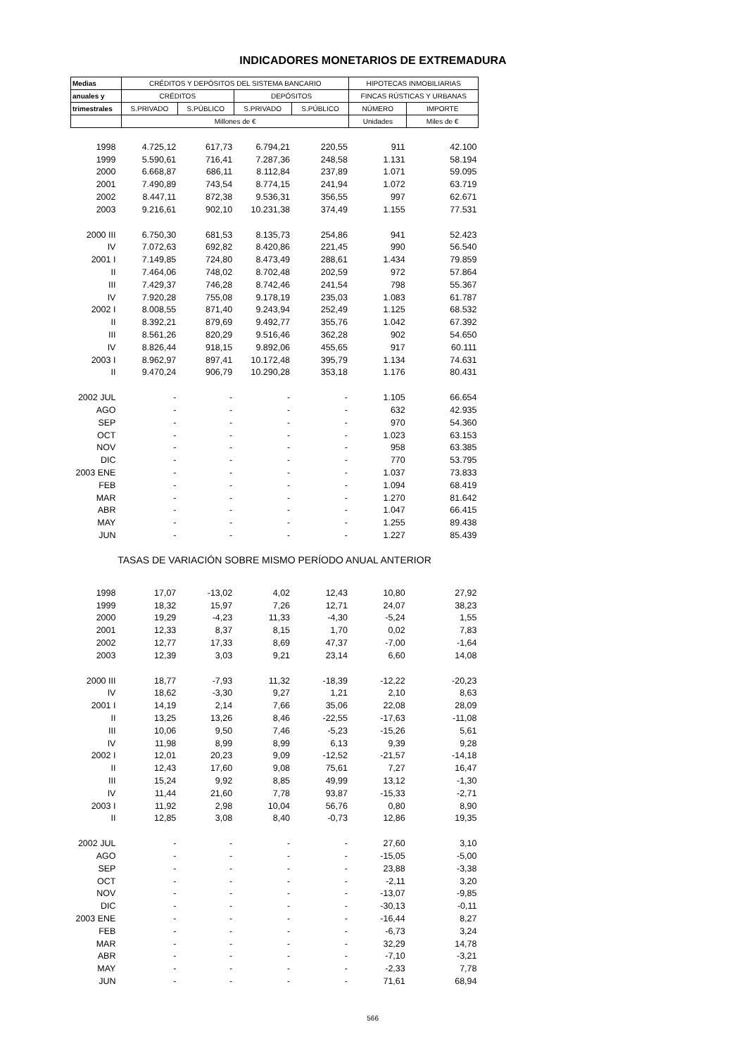INDICADORES MONETARIOS DE EXTREMADURA
| Medias | CRÉDITOS Y DEPÓSITOS DEL SISTEMA BANCARIO | | | | HIPOTECAS INMOBILIARIAS | |
| --- | --- | --- | --- | --- | --- | --- |
| anuales y | CRÉDITOS | | DEPÓSITOS | | FINCAS RÚSTICAS Y URBANAS | |
| trimestrales | S.PRIVADO | S.PÚBLICO | S.PRIVADO | S.PÚBLICO | NÚMERO | IMPORTE |
| | Millones de € | | | | Unidades | Miles de € |
| 1998 | 4.725,12 | 617,73 | 6.794,21 | 220,55 | 911 | 42.100 |
| 1999 | 5.590,61 | 716,41 | 7.287,36 | 248,58 | 1.131 | 58.194 |
| 2000 | 6.668,87 | 686,11 | 8.112,84 | 237,89 | 1.071 | 59.095 |
| 2001 | 7.490,89 | 743,54 | 8.774,15 | 241,94 | 1.072 | 63.719 |
| 2002 | 8.447,11 | 872,38 | 9.536,31 | 356,55 | 997 | 62.671 |
| 2003 | 9.216,61 | 902,10 | 10.231,38 | 374,49 | 1.155 | 77.531 |
| 2000 III | 6.750,30 | 681,53 | 8.135,73 | 254,86 | 941 | 52.423 |
| IV | 7.072,63 | 692,82 | 8.420,86 | 221,45 | 990 | 56.540 |
| 2001 I | 7.149,85 | 724,80 | 8.473,49 | 288,61 | 1.434 | 79.859 |
| II | 7.464,06 | 748,02 | 8.702,48 | 202,59 | 972 | 57.864 |
| III | 7.429,37 | 746,28 | 8.742,46 | 241,54 | 798 | 55.367 |
| IV | 7.920,28 | 755,08 | 9.178,19 | 235,03 | 1.083 | 61.787 |
| 2002 I | 8.008,55 | 871,40 | 9.243,94 | 252,49 | 1.125 | 68.532 |
| II | 8.392,21 | 879,69 | 9.492,77 | 355,76 | 1.042 | 67.392 |
| III | 8.561,26 | 820,29 | 9.516,46 | 362,28 | 902 | 54.650 |
| IV | 8.826,44 | 918,15 | 9.892,06 | 455,65 | 917 | 60.111 |
| 2003 I | 8.962,97 | 897,41 | 10.172,48 | 395,79 | 1.134 | 74.631 |
| II | 9.470,24 | 906,79 | 10.290,28 | 353,18 | 1.176 | 80.431 |
| 2002 JUL | - | - | - | - | 1.105 | 66.654 |
| AGO | - | - | - | - | 632 | 42.935 |
| SEP | - | - | - | - | 970 | 54.360 |
| OCT | - | - | - | - | 1.023 | 63.153 |
| NOV | - | - | - | - | 958 | 63.385 |
| DIC | - | - | - | - | 770 | 53.795 |
| 2003 ENE | - | - | - | - | 1.037 | 73.833 |
| FEB | - | - | - | - | 1.094 | 68.419 |
| MAR | - | - | - | - | 1.270 | 81.642 |
| ABR | - | - | - | - | 1.047 | 66.415 |
| MAY | - | - | - | - | 1.255 | 89.438 |
| JUN | - | - | - | - | 1.227 | 85.439 |
| TASAS DE VARIACIÓN SOBRE MISMO PERÍODO ANUAL ANTERIOR | | | | | | |
| 1998 | 17,07 | -13,02 | 4,02 | 12,43 | 10,80 | 27,92 |
| 1999 | 18,32 | 15,97 | 7,26 | 12,71 | 24,07 | 38,23 |
| 2000 | 19,29 | -4,23 | 11,33 | -4,30 | -5,24 | 1,55 |
| 2001 | 12,33 | 8,37 | 8,15 | 1,70 | 0,02 | 7,83 |
| 2002 | 12,77 | 17,33 | 8,69 | 47,37 | -7,00 | -1,64 |
| 2003 | 12,39 | 3,03 | 9,21 | 23,14 | 6,60 | 14,08 |
| 2000 III | 18,77 | -7,93 | 11,32 | -18,39 | -12,22 | -20,23 |
| IV | 18,62 | -3,30 | 9,27 | 1,21 | 2,10 | 8,63 |
| 2001 I | 14,19 | 2,14 | 7,66 | 35,06 | 22,08 | 28,09 |
| II | 13,25 | 13,26 | 8,46 | -22,55 | -17,63 | -11,08 |
| III | 10,06 | 9,50 | 7,46 | -5,23 | -15,26 | 5,61 |
| IV | 11,98 | 8,99 | 8,99 | 6,13 | 9,39 | 9,28 |
| 2002 I | 12,01 | 20,23 | 9,09 | -12,52 | -21,57 | -14,18 |
| II | 12,43 | 17,60 | 9,08 | 75,61 | 7,27 | 16,47 |
| III | 15,24 | 9,92 | 8,85 | 49,99 | 13,12 | -1,30 |
| IV | 11,44 | 21,60 | 7,78 | 93,87 | -15,33 | -2,71 |
| 2003 I | 11,92 | 2,98 | 10,04 | 56,76 | 0,80 | 8,90 |
| II | 12,85 | 3,08 | 8,40 | -0,73 | 12,86 | 19,35 |
| 2002 JUL | - | - | - | - | 27,60 | 3,10 |
| AGO | - | - | - | - | -15,05 | -5,00 |
| SEP | - | - | - | - | 23,88 | -3,38 |
| OCT | - | - | - | - | -2,11 | 3,20 |
| NOV | - | - | - | - | -13,07 | -9,85 |
| DIC | - | - | - | - | -30,13 | -0,11 |
| 2003 ENE | - | - | - | - | -16,44 | 8,27 |
| FEB | - | - | - | - | -6,73 | 3,24 |
| MAR | - | - | - | - | 32,29 | 14,78 |
| ABR | - | - | - | - | -7,10 | -3,21 |
| MAY | - | - | - | - | -2,33 | 7,78 |
| JUN | - | - | - | - | 71,61 | 68,94 |
566